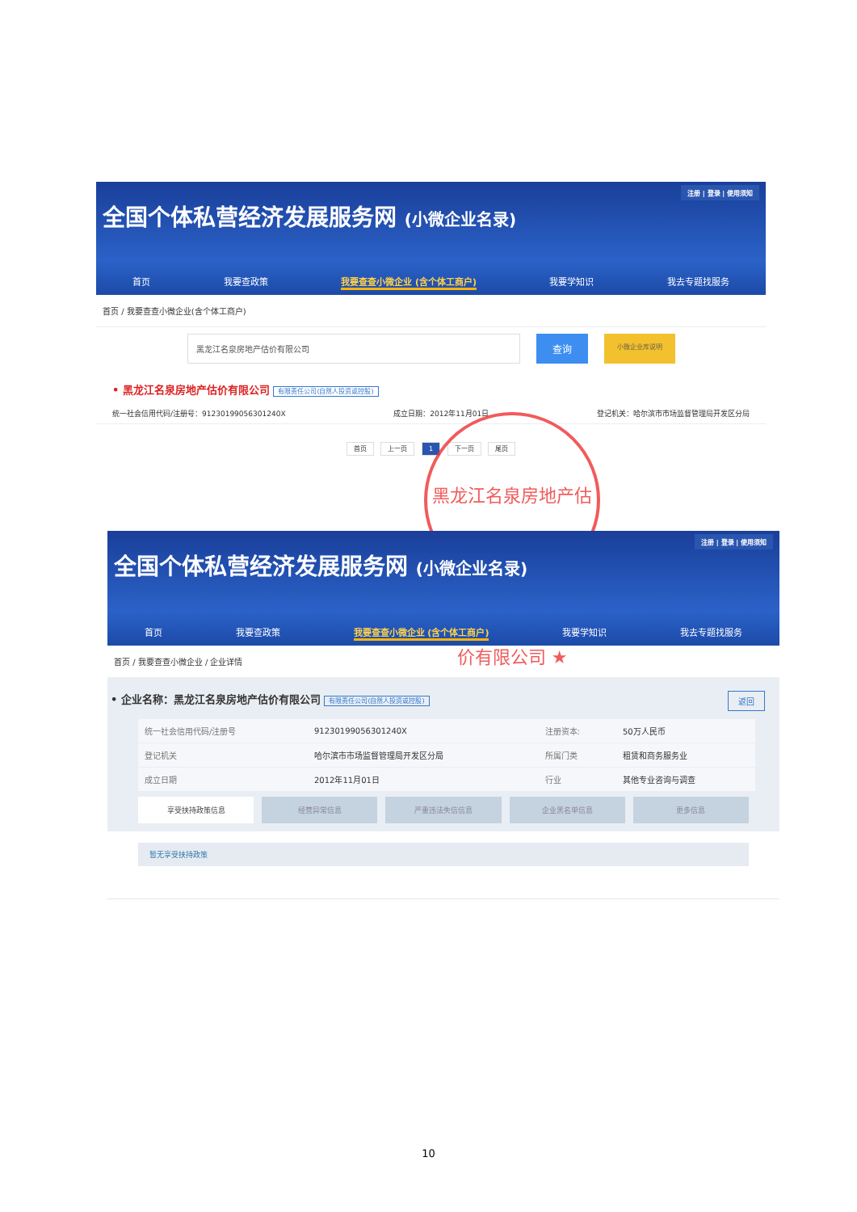注册 | 登录 | 使用须知
全国个体私营经济发展服务网 (小微企业名录)
首页 我要查政策 我要查查小微企业 (含个体工商户) 我要学知识 我去专题找服务
首页 / 我要查查小微企业(含个体工商户)
黑龙江名泉房地产估价有限公司
查询
小微企业库说明
• 黑龙江名泉房地产估价有限公司 有限责任公司(自然人投资或控股)
统一社会信用代码/注册号：91230199056301240X 成立日期：2012年11月01日 登记机关：哈尔滨市市场监督管理局开发区分局
首页 上一页 1 下一页 尾页
黑龙江名泉房地产估价有限公司 ★
注册 | 登录 | 使用须知
全国个体私营经济发展服务网 (小微企业名录)
首页 我要查政策 我要查查小微企业 (含个体工商户) 我要学知识 我去专题找服务
首页 / 我要查查小微企业 / 企业详情
• 企业名称：黑龙江名泉房地产估价有限公司 有限责任公司(自然人投资或控股) 返回
| 统一社会信用代码/注册号 | 91230199056301240X | 注册资本: | 50万人民币 |
| 登记机关 | 哈尔滨市市场监督管理局开发区分局 | 所属门类 | 租赁和商务服务业 |
| 成立日期 | 2012年11月01日 | 行业 | 其他专业咨询与调查 |
享受扶持政策信息 经营异常信息 严重违法失信信息 企业黑名单信息 更多信息
暂无享受扶持政策
10